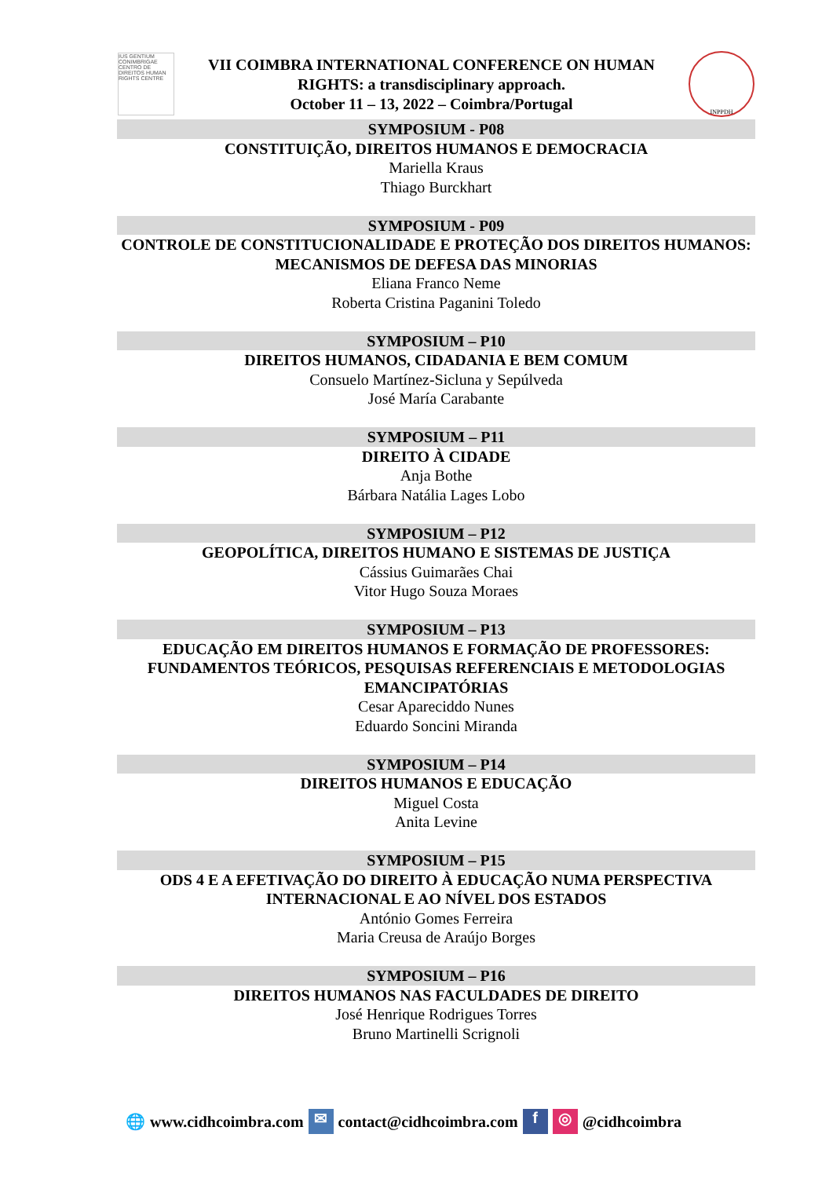IUS GENTIUM CONIMBRIGAE CENTRO DE DIREITOS HUMAN RIGHTS CENTRE
VII COIMBRA INTERNATIONAL CONFERENCE ON HUMAN
RIGHTS: a transdisciplinary approach.
October 11 – 13, 2022 – Coimbra/Portugal
INPPDH
SYMPOSIUM - P08
CONSTITUIÇÃO, DIREITOS HUMANOS E DEMOCRACIA
Mariella Kraus
Thiago Burckhart
SYMPOSIUM - P09
CONTROLE DE CONSTITUCIONALIDADE E PROTEÇÃO DOS DIREITOS HUMANOS: MECANISMOS DE DEFESA DAS MINORIAS
Eliana Franco Neme
Roberta Cristina Paganini Toledo
SYMPOSIUM – P10
DIREITOS HUMANOS, CIDADANIA E BEM COMUM
Consuelo Martínez-Sicluna y Sepúlveda
José María Carabante
SYMPOSIUM – P11
DIREITO À CIDADE
Anja Bothe
Bárbara Natália Lages Lobo
SYMPOSIUM – P12
GEOPOLÍTICA, DIREITOS HUMANO E SISTEMAS DE JUSTIÇA
Cássius Guimarães Chai
Vitor Hugo Souza Moraes
SYMPOSIUM – P13
EDUCAÇÃO EM DIREITOS HUMANOS E FORMAÇÃO DE PROFESSORES: FUNDAMENTOS TEÓRICOS, PESQUISAS REFERENCIAIS E METODOLOGIAS EMANCIPATÓRIAS
Cesar Apareciddo Nunes
Eduardo Soncini Miranda
SYMPOSIUM – P14
DIREITOS HUMANOS E EDUCAÇÃO
Miguel Costa
Anita Levine
SYMPOSIUM – P15
ODS 4 E A EFETIVAÇÃO DO DIREITO À EDUCAÇÃO NUMA PERSPECTIVA INTERNACIONAL E AO NÍVEL DOS ESTADOS
António Gomes Ferreira
Maria Creusa de Araújo Borges
SYMPOSIUM – P16
DIREITOS HUMANOS NAS FACULDADES DE DIREITO
José Henrique Rodrigues Torres
Bruno Martinelli Scrignoli
🌐 www.cidhcoimbra.com ✉ contact@cidhcoimbra.com f ◎ @cidhcoimbra